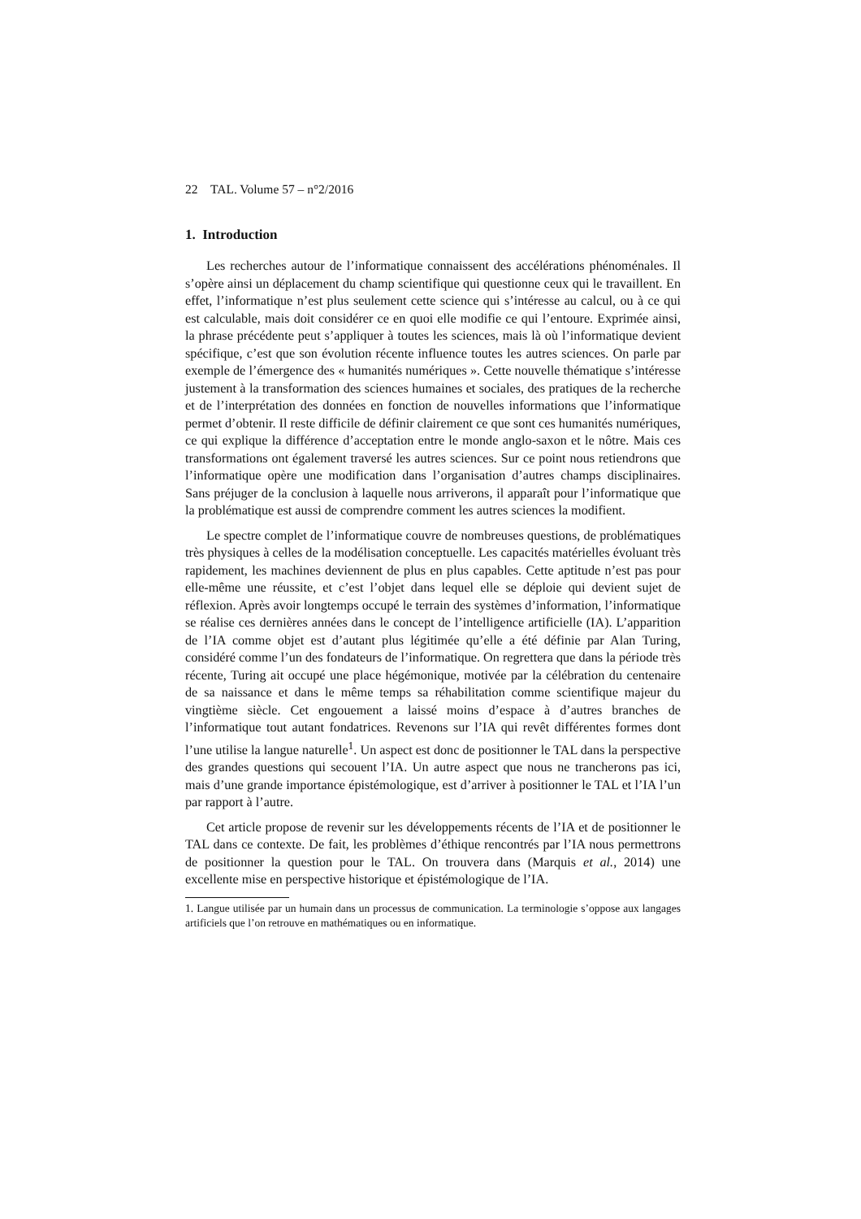22 TAL. Volume 57 – n°2/2016
1. Introduction
Les recherches autour de l’informatique connaissent des accélérations phénoménales. Il s’opère ainsi un déplacement du champ scientifique qui questionne ceux qui le travaillent. En effet, l’informatique n’est plus seulement cette science qui s’intéresse au calcul, ou à ce qui est calculable, mais doit considérer ce en quoi elle modifie ce qui l’entoure. Exprimée ainsi, la phrase précédente peut s’appliquer à toutes les sciences, mais là où l’informatique devient spécifique, c’est que son évolution récente influence toutes les autres sciences. On parle par exemple de l’émergence des « humanités numériques ». Cette nouvelle thématique s’intéresse justement à la transformation des sciences humaines et sociales, des pratiques de la recherche et de l’interprétation des données en fonction de nouvelles informations que l’informatique permet d’obtenir. Il reste difficile de définir clairement ce que sont ces humanités numériques, ce qui explique la différence d’acceptation entre le monde anglo-saxon et le nôtre. Mais ces transformations ont également traversé les autres sciences. Sur ce point nous retiendrons que l’informatique opère une modification dans l’organisation d’autres champs disciplinaires. Sans préjuger de la conclusion à laquelle nous arriverons, il apparaît pour l’informatique que la problématique est aussi de comprendre comment les autres sciences la modifient.
Le spectre complet de l’informatique couvre de nombreuses questions, de problématiques très physiques à celles de la modélisation conceptuelle. Les capacités matérielles évoluant très rapidement, les machines deviennent de plus en plus capables. Cette aptitude n’est pas pour elle-même une réussite, et c’est l’objet dans lequel elle se déploie qui devient sujet de réflexion. Après avoir longtemps occupé le terrain des systèmes d’information, l’informatique se réalise ces dernières années dans le concept de l’intelligence artificielle (IA). L’apparition de l’IA comme objet est d’autant plus légitimée qu’elle a été définie par Alan Turing, considéré comme l’un des fondateurs de l’informatique. On regrettera que dans la période très récente, Turing ait occupé une place hégémonique, motivée par la célébration du centenaire de sa naissance et dans le même temps sa réhabilitation comme scientifique majeur du vingtième siècle. Cet engouement a laissé moins d’espace à d’autres branches de l’informatique tout autant fondatrices. Revenons sur l’IA qui revêt différentes formes dont l’une utilise la langue naturelle<sup>1</sup>. Un aspect est donc de positionner le TAL dans la perspective des grandes questions qui secouent l’IA. Un autre aspect que nous ne trancherons pas ici, mais d’une grande importance épistémologique, est d’arriver à positionner le TAL et l’IA l’un par rapport à l’autre.
Cet article propose de revenir sur les développements récents de l’IA et de positionner le TAL dans ce contexte. De fait, les problèmes d’éthique rencontrés par l’IA nous permettrons de positionner la question pour le TAL. On trouvera dans (Marquis et al., 2014) une excellente mise en perspective historique et épistémologique de l’IA.
1. Langue utilisée par un humain dans un processus de communication. La terminologie s’oppose aux langages artificiels que l’on retrouve en mathématiques ou en informatique.